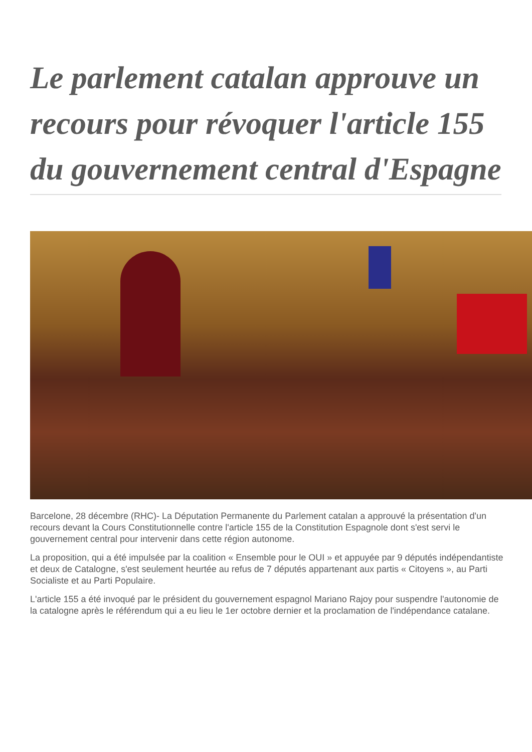Le parlement catalan approuve un recours pour révoquer l'article 155 du gouvernement central d'Espagne
Barcelone, 28 décembre (RHC)- La Députation Permanente du Parlement catalan a approuvé la présentation d'un recours devant la Cours Constitutionnelle contre l'article 155 de la Constitution Espagnole dont s'est servi le gouvernement central pour intervenir dans cette région autonome.
La proposition, qui a été impulsée par la coalition « Ensemble pour le OUI » et appuyée par 9 députés indépendantiste et deux de Catalogne, s'est seulement heurtée au refus de 7 députés appartenant aux partis « Citoyens », au Parti Socialiste et au Parti Populaire.
L'article 155 a été invoqué par le président du gouvernement espagnol Mariano Rajoy pour suspendre l'autonomie de la catalogne après le référendum qui a eu lieu le 1er octobre dernier et la proclamation de l'indépendance catalane.